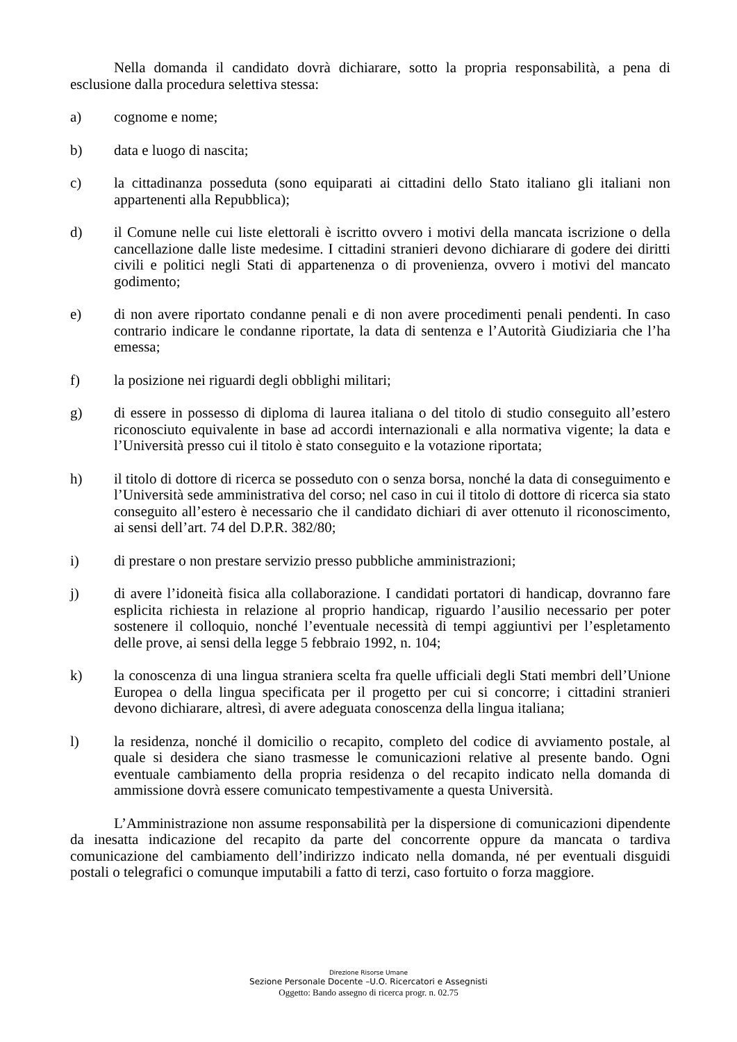Nella domanda il candidato dovrà dichiarare, sotto la propria responsabilità, a pena di esclusione dalla procedura selettiva stessa:
a) cognome e nome;
b) data e luogo di nascita;
c) la cittadinanza posseduta (sono equiparati ai cittadini dello Stato italiano gli italiani non appartenenti alla Repubblica);
d) il Comune nelle cui liste elettorali è iscritto ovvero i motivi della mancata iscrizione o della cancellazione dalle liste medesime. I cittadini stranieri devono dichiarare di godere dei diritti civili e politici negli Stati di appartenenza o di provenienza, ovvero i motivi del mancato godimento;
e) di non avere riportato condanne penali e di non avere procedimenti penali pendenti. In caso contrario indicare le condanne riportate, la data di sentenza e l’Autorità Giudiziaria che l’ha emessa;
f) la posizione nei riguardi degli obblighi militari;
g) di essere in possesso di diploma di laurea italiana o del titolo di studio conseguito all’estero riconosciuto equivalente in base ad accordi internazionali e alla normativa vigente; la data e l’Università presso cui il titolo è stato conseguito e la votazione riportata;
h) il titolo di dottore di ricerca se posseduto con o senza borsa, nonché la data di conseguimento e l’Università sede amministrativa del corso; nel caso in cui il titolo di dottore di ricerca sia stato conseguito all’estero è necessario che il candidato dichiari di aver ottenuto il riconoscimento, ai sensi dell’art. 74 del D.P.R. 382/80;
i) di prestare o non prestare servizio presso pubbliche amministrazioni;
j) di avere l’idoneità fisica alla collaborazione. I candidati portatori di handicap, dovranno fare esplicita richiesta in relazione al proprio handicap, riguardo l’ausilio necessario per poter sostenere il colloquio, nonché l’eventuale necessità di tempi aggiuntivi per l’espletamento delle prove, ai sensi della legge 5 febbraio 1992, n. 104;
k) la conoscenza di una lingua straniera scelta fra quelle ufficiali degli Stati membri dell’Unione Europea o della lingua specificata per il progetto per cui si concorre; i cittadini stranieri devono dichiarare, altresì, di avere adeguata conoscenza della lingua italiana;
l) la residenza, nonché il domicilio o recapito, completo del codice di avviamento postale, al quale si desidera che siano trasmesse le comunicazioni relative al presente bando. Ogni eventuale cambiamento della propria residenza o del recapito indicato nella domanda di ammissione dovrà essere comunicato tempestivamente a questa Università.
L’Amministrazione non assume responsabilità per la dispersione di comunicazioni dipendente da inesatta indicazione del recapito da parte del concorrente oppure da mancata o tardiva comunicazione del cambiamento dell’indirizzo indicato nella domanda, né per eventuali disguidi postali o telegrafici o comunque imputabili a fatto di terzi, caso fortuito o forza maggiore.
Direzione Risorse Umane
Sezione Personale Docente –U.O. Ricercatori e Assegnisti
Oggetto: Bando assegno di ricerca progr. n. 02.75